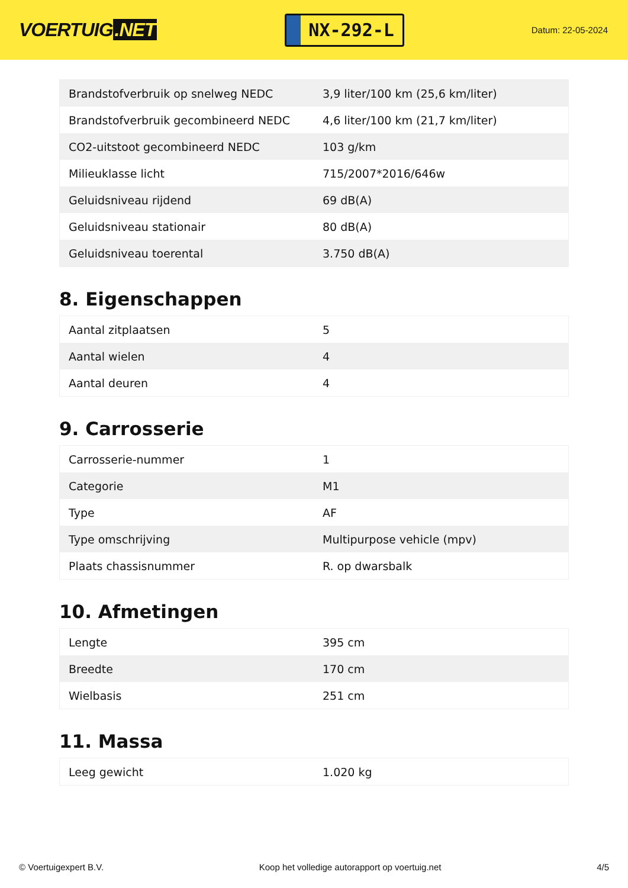VOERTUIG.NET
NX-292-L
Datum: 22-05-2024
| Brandstofverbruik op snelweg NEDC | 3,9 liter/100 km (25,6 km/liter) |
| Brandstofverbruik gecombineerd NEDC | 4,6 liter/100 km (21,7 km/liter) |
| CO2-uitstoot gecombineerd NEDC | 103 g/km |
| Milieuklasse licht | 715/2007*2016/646w |
| Geluidsniveau rijdend | 69 dB(A) |
| Geluidsniveau stationair | 80 dB(A) |
| Geluidsniveau toerental | 3.750 dB(A) |
8. Eigenschappen
| Aantal zitplaatsen | 5 |
| Aantal wielen | 4 |
| Aantal deuren | 4 |
9. Carrosserie
| Carrosserie-nummer | 1 |
| Categorie | M1 |
| Type | AF |
| Type omschrijving | Multipurpose vehicle (mpv) |
| Plaats chassisnummer | R. op dwarsbalk |
10. Afmetingen
| Lengte | 395 cm |
| Breedte | 170 cm |
| Wielbasis | 251 cm |
11. Massa
| Leeg gewicht | 1.020 kg |
© Voertuigexpert B.V. Koop het volledige autorapport op voertuig.net 4/5